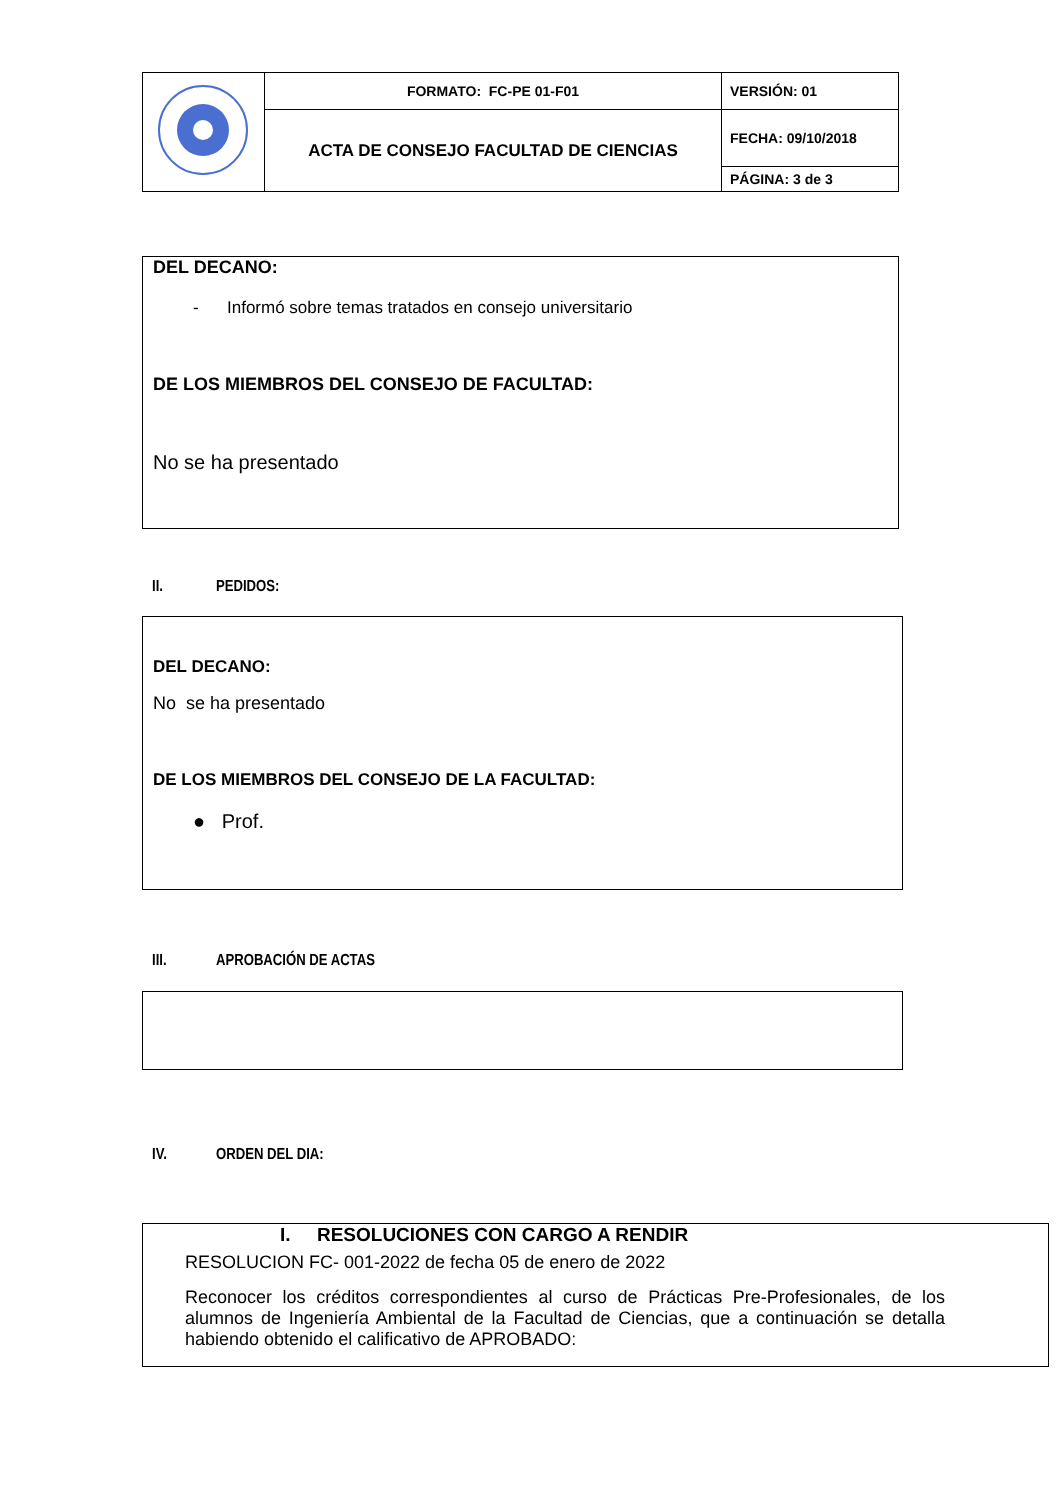| | FORMATO: FC-PE 01-F01 | VERSIÓN: 01 |
| | ACTA DE CONSEJO FACULTAD DE CIENCIAS | FECHA: 09/10/2018 |
| | | PÁGINA: 3 de 3 |
DEL DECANO:
- Informó sobre temas tratados en consejo universitario
DE LOS MIEMBROS DEL CONSEJO DE FACULTAD:
No se ha presentado
II. PEDIDOS:
DEL DECANO:
No se ha presentado
DE LOS MIEMBROS DEL CONSEJO DE LA FACULTAD:
● Prof.
III. APROBACIÓN DE ACTAS
IV. ORDEN DEL DIA:
I. RESOLUCIONES CON CARGO A RENDIR
RESOLUCION FC- 001-2022 de fecha 05 de enero de 2022
Reconocer los créditos correspondientes al curso de Prácticas Pre-Profesionales, de los alumnos de Ingeniería Ambiental de la Facultad de Ciencias, que a continuación se detalla habiendo obtenido el calificativo de APROBADO: